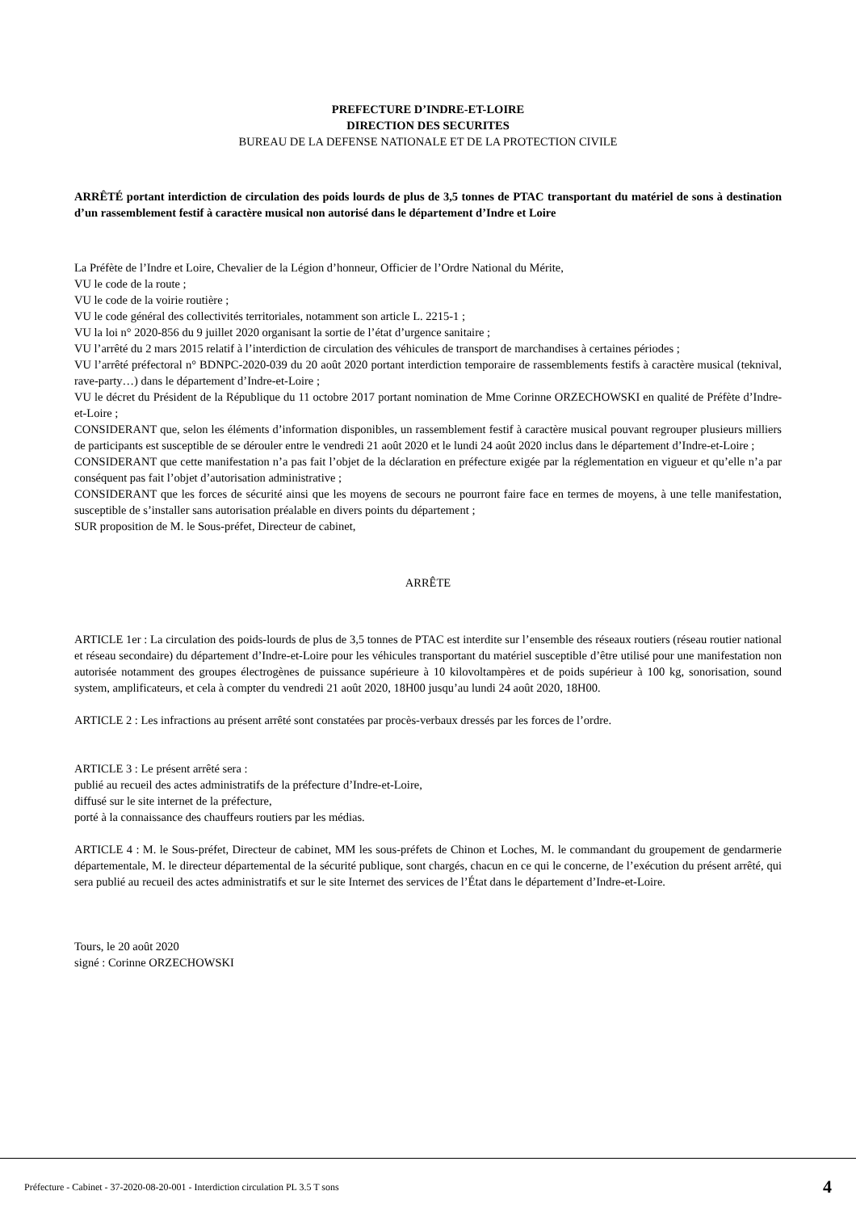PREFECTURE D’INDRE-ET-LOIRE
DIRECTION DES SECURITES
BUREAU DE LA DEFENSE NATIONALE ET DE LA PROTECTION CIVILE
ARRÊTÉ portant interdiction de circulation des poids lourds de plus de 3,5 tonnes de PTAC transportant du matériel de sons à destination d’un rassemblement festif à caractère musical non autorisé dans le département d’Indre et Loire
La Préfète de l’Indre et Loire, Chevalier de la Légion d’honneur, Officier de l’Ordre National du Mérite,
VU le code de la route ;
VU le code de la voirie routière ;
VU le code général des collectivités territoriales, notamment son article L. 2215-1 ;
VU la loi n° 2020-856 du 9 juillet 2020 organisant la sortie de l’état d’urgence sanitaire ;
VU l’arrêté du 2 mars 2015 relatif à l’interdiction de circulation des véhicules de transport de marchandises à certaines périodes ;
VU l’arrêté préfectoral n° BDNPC-2020-039 du 20 août 2020 portant interdiction temporaire de rassemblements festifs à caractère musical (teknival, rave-party…) dans le département d’Indre-et-Loire ;
VU le décret du Président de la République du 11 octobre 2017 portant nomination de Mme Corinne ORZECHOWSKI en qualité de Préfète d’Indre-et-Loire ;
CONSIDERANT que, selon les éléments d’information disponibles, un rassemblement festif à caractère musical pouvant regrouper plusieurs milliers de participants est susceptible de se dérouler entre le vendredi 21 août 2020 et le lundi 24 août 2020 inclus dans le département d’Indre-et-Loire ;
CONSIDERANT que cette manifestation n’a pas fait l’objet de la déclaration en préfecture exigée par la réglementation en vigueur et qu’elle n’a par conséquent pas fait l’objet d’autorisation administrative ;
CONSIDERANT que les forces de sécurité ainsi que les moyens de secours ne pourront faire face en termes de moyens, à une telle manifestation, susceptible de s’installer sans autorisation préalable en divers points du département ;
SUR proposition de M. le Sous-préfet, Directeur de cabinet,
ARRÊTE
ARTICLE 1er : La circulation des poids-lourds de plus de 3,5 tonnes de PTAC est interdite sur l’ensemble des réseaux routiers (réseau routier national et réseau secondaire) du département d’Indre-et-Loire pour les véhicules transportant du matériel susceptible d’être utilisé pour une manifestation non autorisée notamment des groupes électrogènes de puissance supérieure à 10 kilovoltampères et de poids supérieur à 100 kg, sonorisation, sound system, amplificateurs, et cela à compter du vendredi 21 août 2020, 18H00 jusqu’au lundi 24 août 2020, 18H00.
ARTICLE 2 : Les infractions au présent arrêté sont constatées par procès-verbaux dressés par les forces de l’ordre.
ARTICLE 3 : Le présent arrêté sera :
publié au recueil des actes administratifs de la préfecture d’Indre-et-Loire,
diffusé sur le site internet de la préfecture,
porté à la connaissance des chauffeurs routiers par les médias.
ARTICLE 4 : M. le Sous-préfet, Directeur de cabinet, MM les sous-préfets de Chinon et Loches, M. le commandant du groupement de gendarmerie départementale, M. le directeur départemental de la sécurité publique, sont chargés, chacun en ce qui le concerne, de l’exécution du présent arrêté, qui sera publié au recueil des actes administratifs et sur le site Internet des services de l’État dans le département d’Indre-et-Loire.
Tours, le 20 août 2020
signé : Corinne ORZECHOWSKI
Préfecture - Cabinet - 37-2020-08-20-001 - Interdiction circulation PL 3.5 T sons 4